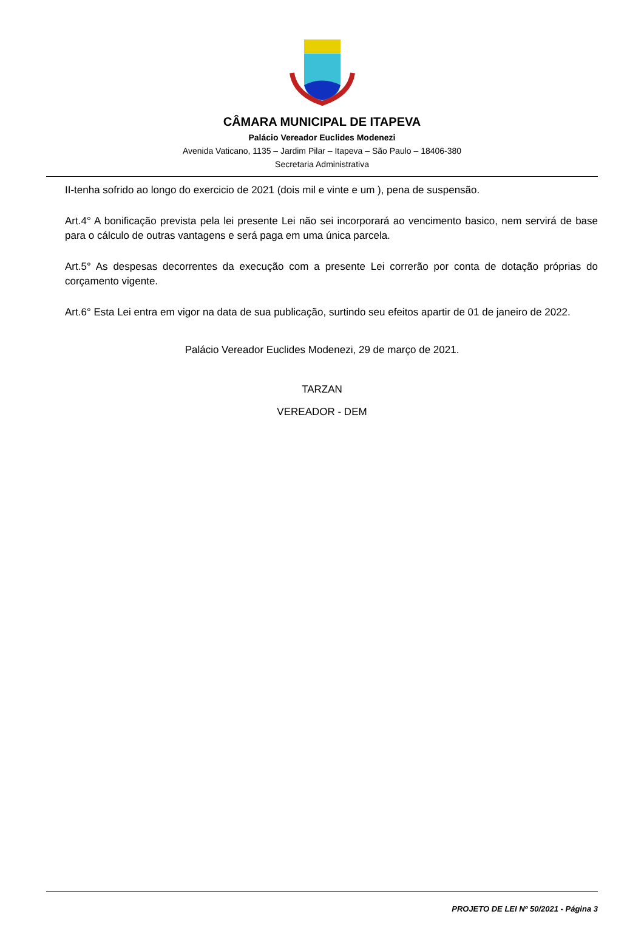CÂMARA MUNICIPAL DE ITAPEVA
Palácio Vereador Euclides Modenezi
Avenida Vaticano, 1135 – Jardim Pilar – Itapeva – São Paulo – 18406-380
Secretaria Administrativa
II-tenha sofrido ao longo do exercicio de 2021 (dois mil e vinte e um ), pena de suspensão.
Art.4° A bonificação prevista pela lei presente Lei não sei incorporará ao vencimento basico, nem servirá de base para o cálculo de outras vantagens e será paga em uma única parcela.
Art.5° As despesas decorrentes da execução com a presente Lei correrão por conta de dotação próprias do corçamento vigente.
Art.6° Esta Lei entra em vigor na data de sua publicação, surtindo seu efeitos apartir de 01 de janeiro de 2022.
Palácio Vereador Euclides Modenezi, 29 de março de 2021.
TARZAN
VEREADOR - DEM
PROJETO DE LEI Nº 50/2021 - Página 3